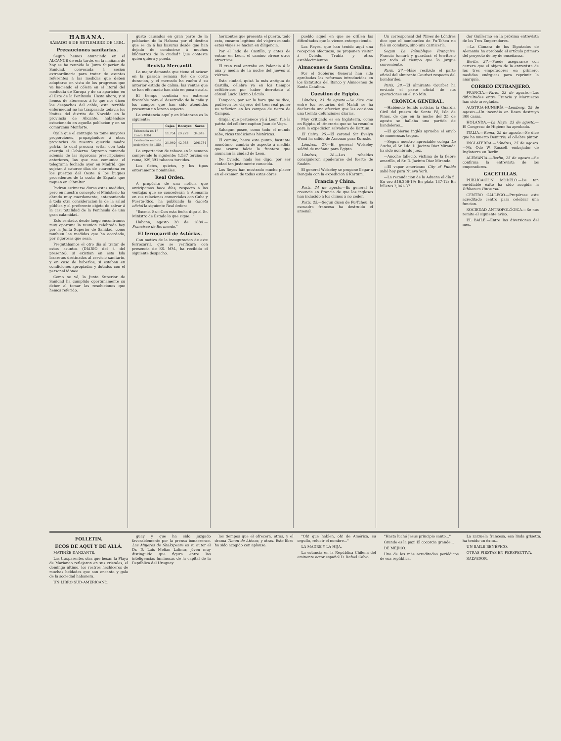HABANA.
SÁBADO 6 DE SETIEMBRE DE 1884.
Precauciones sanitarias.
Segun hemos anunciado en el ALCANCE de esta tarde, en la mañana de hoy se ha reunido la Junta Superior de Sanidad, convocada á sesion extraordinaria para tratar de asuntos referentes á las medidas que deben adoptarse en vista de los progresos que va haciendo el cólera en el litoral del mediodía de Europa y de su aparicion en el Este de la Península. Hasta ahora, y si hemos de atenernos á lo que nos dicen los despachos del cable, esta terrible enfermedad no ha traspasado todavía los límites del distrito de Novelda en la provincia de Alicante, habiéndose estacionado en aquella poblacion y en su comarcana Monforte.
Ojalá que el contagio no tome mayores proporciones, propagándose á otras provincias de nuestra querida madre patria, lo cual procura evitar con toda energía el Gobierno Supremo tomando además de las rigorosas prescripciones anteriores, las que nos comunica el telegrama fechado ayer en Madrid, que sujetan á catorce días de cuarentena en los puertos del Oeste á los buques procedentes de la costa de España que toquen en Gibraltar.
Podrán estimarse duras estas medidas; pero en nuestro concepto el Ministerio ha obrado muy cuerdamente, anteponiendo á toda otra consideracion la de la salud pública y el preferente objeto de salvar á la casi totalidad de la Península de una gran calamidad.
Esto sentado, desde luego encontramos muy oportuna la reunion celebrada hoy por la Junta Superior de Sanidad, como tambien las medidas que ha acordado, por rigorosas que sean.
Pregutábamos el otro día al tratar de estos asuntos (DIARIO del 4 del presente), si existian en esta Isla lazaretos destinados al servicio sanitario, y en caso de haberlos, si estaban en condiciones apropiadas y dotados con el personal idóneo.
Como se vé, la Junta Superior de Sanidad ha cumplido oportunamente su deber al tomar las resoluciones que hemos referido.
gusto causados en gran parte de la poblacion de la Habana por el destino que se da á las basuras desde que han dejado de conducirse á muchos kilómetros de la ciudad? Que conteste quien quiera y pueda.
Revista Mercantil.
La mejor demanda que tiene el azúcar en la pasada semana fué de corta duracion, y el mercado ha vuelto á su anterior estado de calma: las ventas que se han efectuado han sido en poca escala.
El tiempo continúa en extremo favorable para el desarrollo de la caña y los campos que han sido atendidos presentan un lozano aspecto.
La existencia aquí y en Matanzas es la siguiente:
| | Cajas. | Bocoyes | Sacos. |
| --- | --- | --- | --- |
| Existencia en 1º Enero 1884 | 11.754 | 29.279 | 34.649 |
| Existencia en 6 de setiembre de 1884 | 21.940 | 42.938 | 296.784 |
La exportacion de tabaco en la semana comprende lo siguiente: 1,537 tercios en rama, 929,391 tabacos torcidos.
Los fletes, quietos, y los tipos enteramente nominales.
Real Orden.
A propósito de una noticia que anticipamos hace días, respecto á las ventajas que se concederán á Alemania en sus relaciones comerciales con Cuba y Puerto-Rico, ha publicado la Gaceta oficial la siguiente Real órden:
"Excmo. Sr.—Con esta fecha digo al Sr. Ministro de Estado lo que sigue..."
Habana, agosto 28 de 1884.—Francisco de Bermendo."
El ferrocarril de Astúrias.
Con motivo de la inauguracion de este ferrocarril, que se verificará con presencia de SS. MM., ha recibido el siguiente despacho.
horizontes que presenta el puerto, todo esto, encanto legítimo del viajero cuando estos viajes se hacían en diligencia.
Por el lado de Castilla, y antes de entrar en Leon, el camino ofrece otros atractivos.
El tren real entraba en Palencia á la una y media de la noche del juéves al viérnes.
Esta ciudad, quizá la más antigua de Castilla, célebre ya en los tiempos celtibéricos por haber derrotado al cónsul Lucio Licinio Lúculo.
Tampoco, por ser la hora que se dice, pudieron los viajeros del tren real poner su reflexion en los campos de tierra de Campos.
Grajal, que pertenece yá á Leon, fué la patria del célebre capitan Juan de Vega.
Sahagun posee, como todo el mundo sabe, ricas tradiciones históricas.
El camino, hasta este punto, bastante monótono, cambia de aspecto á medida que avanza hácia la frontera que anuncian la ciudad de Leon.
De Oviedo, nada les digo, por ser ciudad tan justamente conocida.
Los Reyes han mostrado mucho placer en el examen de todas estas obras.
pueblo aquel en que se orillen las dificultades que lo vienen entorpeciendo.
Los Reyes, que han tenido aquí una recepcion afectuosa, se proponen visitar á Oviedo, Trubia y otros establecimientos.
Almacenes de Santa Catalina.
Por el Gobierno General han sido aprobadas las reformas introducidas en los Estatutos del Banco y Almacenes de Santa Catalina.
Cuestion de Egipto.
Lóndres, 23 de agosto.—Se dice que entre los sectarios del Mahdi se ha declarado una afeccion que les ocasiona una treinta defunciones diarias.
Muy criticado es en Inglaterra, como en Egipto, el itinerario que se ha resuelto para la expedicion salvadora de Kartum.
El Cairo, 25.—El coronel Sir Evelyn Wood ha salido de Assouan para Korosko.
Lóndres, 27.—El general Wolseley saldrá de mañana para Egipto.
Lóndres, 28.—Los rebeldes consiguieron apoderarse del fuerte de Suakin.
El general Wolseley se propone llegar á Dongola con la expedicion á Kartum.
Francia y China.
Paris, 24 de agosto.—Es general la creencia en Francia de que los ingleses han inducido á los chinos á no ceder.
Paris, 25.—Segun dicen de Fu-Tcheu, la escuadra francesa ha destruido el arsenal.
Un corresponsal del Times de Lóndres dice que el bombardeo de Fu-Tcheu no fué un combate, sino una carnicería.
Segun La République Française, Francia tomará y guardará el territorio por todo el tiempo que lo juzgue conveniente.
Paris, 27.—Háse recibido el parte oficial del almirante Courbet respecto del bombardeo.
Paris, 28.—El almirante Courbet ha enviado el parte oficial de sus operaciones en el rio Min.
CRÓNICA GENERAL.
—Habiendo tenido noticias la Guardia Civil del puesto de Santa Fé, Isla de Pinos, de que en la noche del 25 de agosto se hallaba una partida de bandoleros...
—El gobierno inglés aprueba el envío de numerosas tropas.
—Segun nuestro apreciable colega La Lucha, el Sr. Ldo. D. Jacinto Diaz Miranda ha sido nombrado juez.
—Anoche falleció, víctima de la fiebre amarilla, el Sr. D. Jacinto Diaz Miranda.
—El vapor americano City of Puebla salió hoy para Nueva York.
—La recaudacion de la Aduana el día 5: En oro $16,256-19; En plata 137-12; En billetes 2,061-37.
dor Guillermo en la próxima entrevista de los Tres Emperadores.
—La Cámara de los Diputados de Alemania ha aprobado el artículo primero del proyecto de ley de enseñanza.
Berlin, 27.—Puede asegurarse con certeza que el objeto de la entrevista de los tres emperadores es: primero, medidas enérgicas para reprimir la anarquía.
CORREO EXTRANJERO.
FRANCIA.—Paris, 23 de agosto.—Las dificultades entre Francia y Marruecos han sido arregladas.
AUSTRIA-HUNGRÍA.—Lemberg, 25 de agosto.—Un incendio en Rawa destruyó 300 casas.
HOLANDA.—La Haya, 23 de agosto.—El Congreso de Higiene ha aprobado.
ITALIA.—Roma, 25 de agosto.—Se dice que ha muerto Demitris, el célebre pintor.
INGLATERRA.—Lóndres, 25 de agosto.—Mr. Odo W. Russell, embajador de Inglaterra en Berlin.
ALEMANIA.—Berlin, 25 de agosto.—Se confirma la entrevista de los emperadores.
GACETILLAS.
PUBLICACION MODELO.—De tan envidiable éxito ha sido acogida la Biblioteca Universal.
CENTRO GALLEGO.—Prepárase este acreditado centro para celebrar una funcion.
SOCIEDAD ANTROPOLÓGICA.—Se nos remite el siguiente aviso.
EL BAILE.—Entre las diversiones del mes.
FOLLETIN.
ECOS DE AQUÍ Y DE ALLÁ.
MATINÉE DANZANTE.
Las trasparentes olas que besan la Playa de Marianao reflejaron en sus cristales, el domingo último, los rostros hechiceros de muchas beldades que son encanto y gala de la sociedad habanera.
UN LIBRO SUD-AMERICANO.
guay y que ha sido juzgado favorablemente por la prensa bonaerense. Las Mujeres de Shakspeare es su autor el Dr. D. Luis Melian Lafinur, jóven muy distinguido que figura entre las inteligencias luminosas de la capital de la República del Uruguay.
los tiempos que el ofrecerá, otras, y el drama Timon de Aténas, y otras. Este libro ha sido acogido con aplauso.
"Oh! qué hablen, oh! de América, su orgullo, relucir el nombre..."
LA MADRE Y LA HIJA.
La estancia en la República Chilena del eminente actor español D. Rafael Calvo.
"Hasta luchó Jesus principio santo..."
Grande es la paz! El cocorcia grande...
DE MÉJICO.
Uno de los más acreditados periódicos de esa república.
La zarzuela francesa, esa linda grisetta, ha tenido un éxito...
UN BAILE BENÉFICO.
OTRAS FIESTAS EN PERSPECTIVA.
SALVADOR.